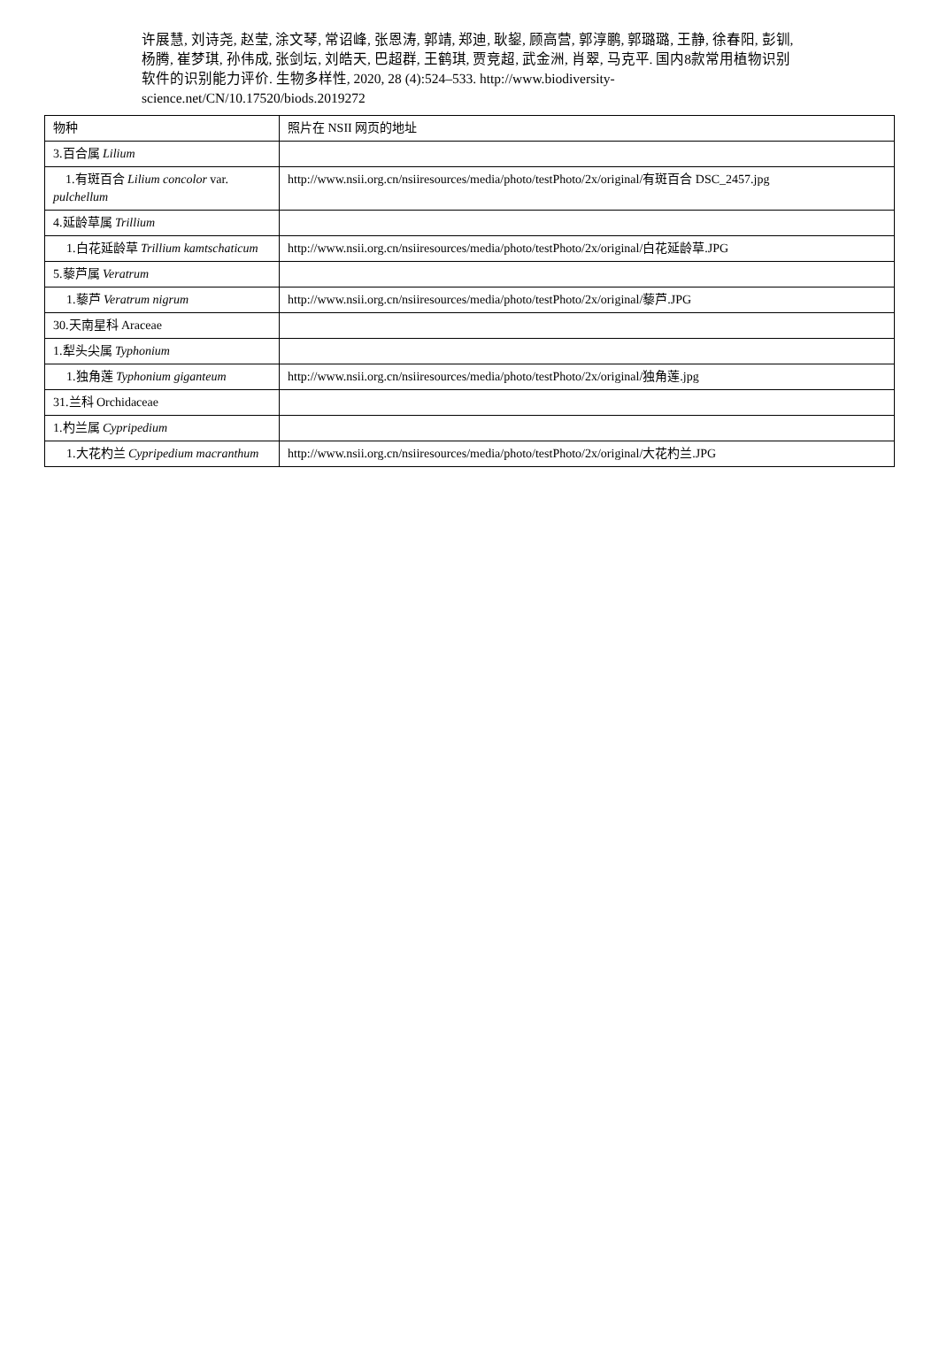许展慧, 刘诗尧, 赵莹, 涂文琴, 常诏峰, 张恩涛, 郭靖, 郑迪, 耿鋆, 顾高营, 郭淳鹏, 郭璐璐, 王静, 徐春阳, 彭钏, 杨腾, 崔梦琪, 孙伟成, 张剑坛, 刘皓天, 巴超群, 王鹤琪, 贾竞超, 武金洲, 肖翠, 马克平. 国内8款常用植物识别软件的识别能力评价. 生物多样性, 2020, 28 (4):524–533. http://www.biodiversity-science.net/CN/10.17520/biods.2019272
| 物种 | 照片在 NSII 网页的地址 |
| 3.百合属 Lilium | |
| 1.有斑百合 Lilium concolor var. pulchellum | http://www.nsii.org.cn/nsiiresources/media/photo/testPhoto/2x/original/有斑百合 DSC_2457.jpg |
| 4.延龄草属 Trillium | |
| 1.白花延龄草 Trillium kamtschaticum | http://www.nsii.org.cn/nsiiresources/media/photo/testPhoto/2x/original/白花延龄草.JPG |
| 5.藜芦属 Veratrum | |
| 1.藜芦 Veratrum nigrum | http://www.nsii.org.cn/nsiiresources/media/photo/testPhoto/2x/original/藜芦.JPG |
| 30.天南星科 Araceae | |
| 1.犁头尖属 Typhonium | |
| 1.独角莲 Typhonium giganteum | http://www.nsii.org.cn/nsiiresources/media/photo/testPhoto/2x/original/独角莲.jpg |
| 31.兰科 Orchidaceae | |
| 1.杓兰属 Cypripedium | |
| 1.大花杓兰 Cypripedium macranthum | http://www.nsii.org.cn/nsiiresources/media/photo/testPhoto/2x/original/大花杓兰.JPG |